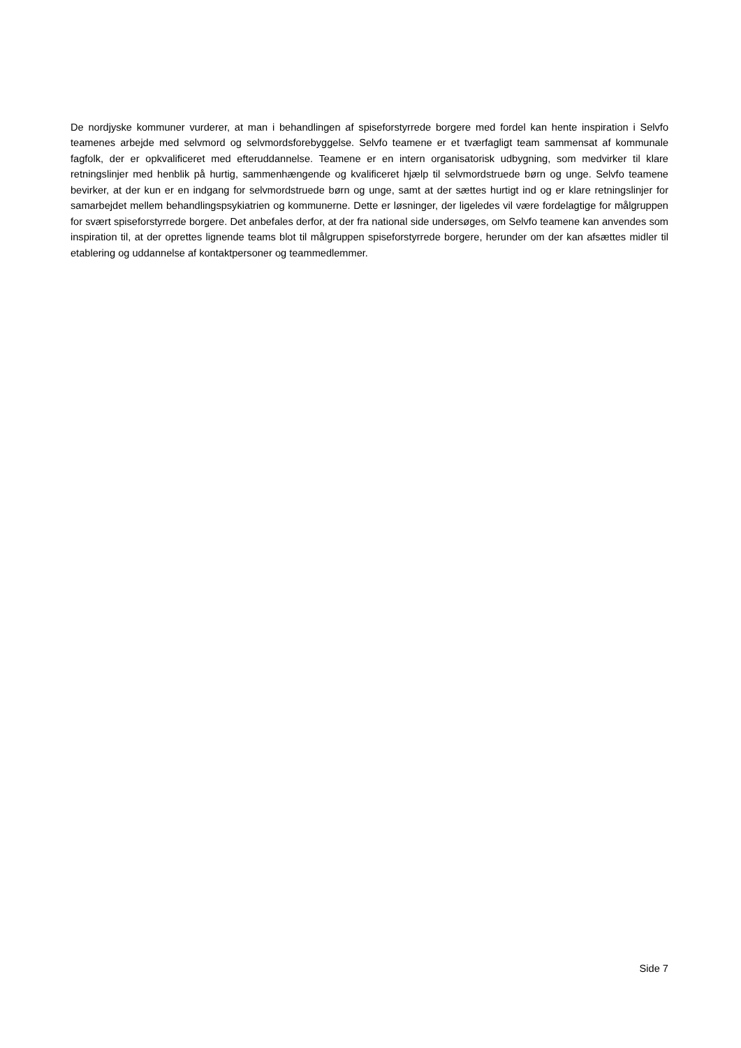De nordjyske kommuner vurderer, at man i behandlingen af spiseforstyrrede borgere med fordel kan hente inspiration i Selvfo teamenes arbejde med selvmord og selvmordsforebyggelse. Selvfo teamene er et tværfagligt team sammensat af kommunale fagfolk, der er opkvalificeret med efteruddannelse. Teamene er en intern organisatorisk udbygning, som medvirker til klare retningslinjer med henblik på hurtig, sammenhængende og kvalificeret hjælp til selvmordstruede børn og unge. Selvfo teamene bevirker, at der kun er en indgang for selvmordstruede børn og unge, samt at der sættes hurtigt ind og er klare retningslinjer for samarbejdet mellem behandlingspsykiatrien og kommunerne. Dette er løsninger, der ligeledes vil være fordelagtige for målgruppen for svært spiseforstyrrede borgere. Det anbefales derfor, at der fra national side undersøges, om Selvfo teamene kan anvendes som inspiration til, at der oprettes lignende teams blot til målgruppen spiseforstyrrede borgere, herunder om der kan afsættes midler til etablering og uddannelse af kontaktpersoner og teammedlemmer.
Side 7